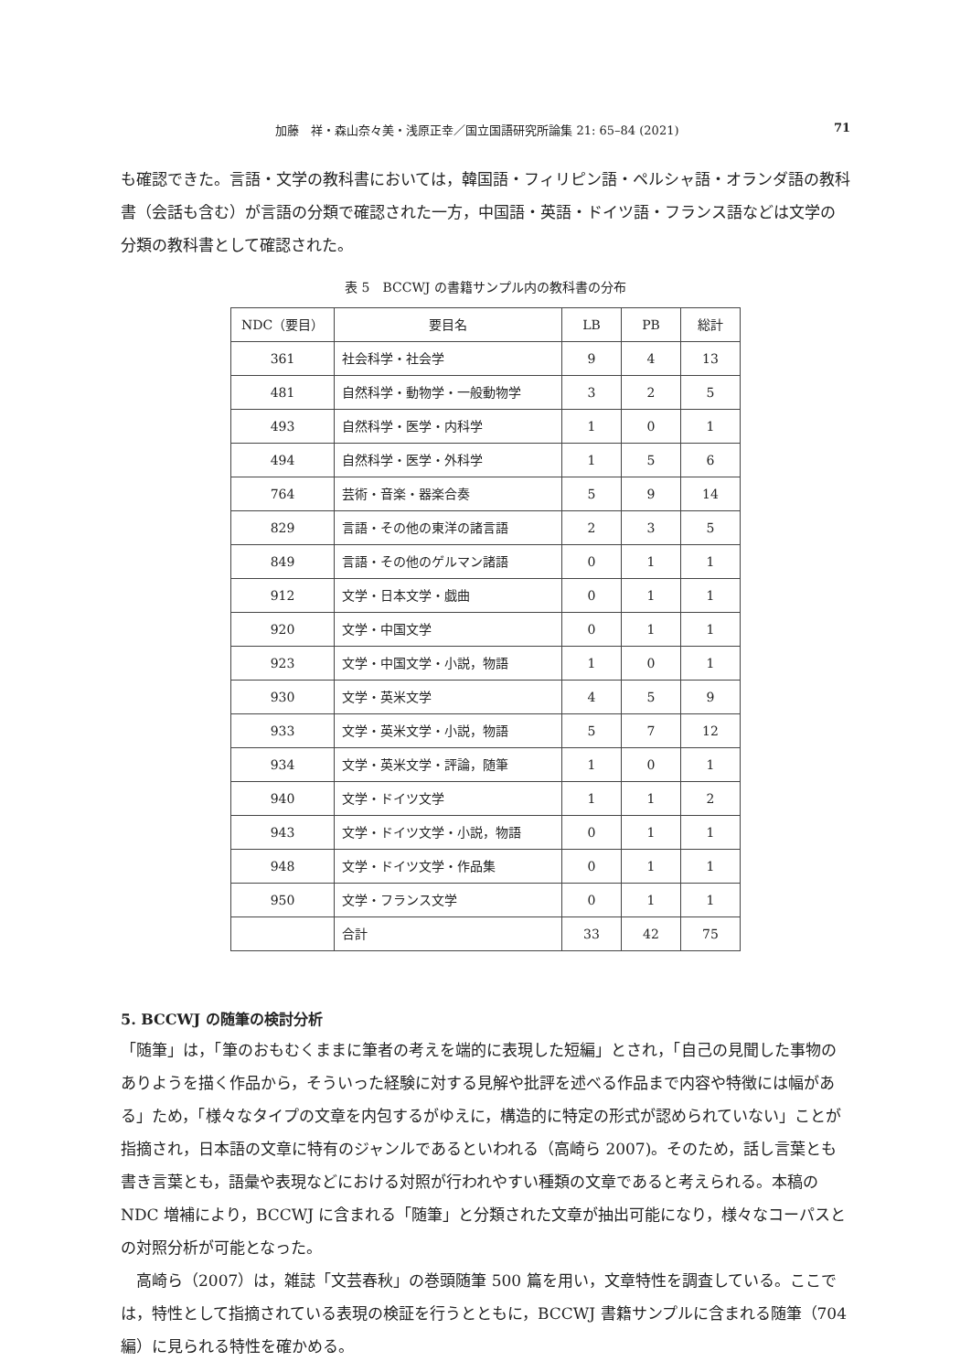加藤　祥・森山奈々美・浅原正幸／国立国語研究所論集 21: 65–84 (2021) 71
も確認できた。言語・文学の教科書においては，韓国語・フィリピン語・ペルシャ語・オランダ語の教科書（会話も含む）が言語の分類で確認された一方，中国語・英語・ドイツ語・フランス語などは文学の分類の教科書として確認された。
表 5　BCCWJ の書籍サンプル内の教科書の分布
| NDC（要目） | 要目名 | LB | PB | 総計 |
| --- | --- | --- | --- | --- |
| 361 | 社会科学・社会学 | 9 | 4 | 13 |
| 481 | 自然科学・動物学・一般動物学 | 3 | 2 | 5 |
| 493 | 自然科学・医学・内科学 | 1 | 0 | 1 |
| 494 | 自然科学・医学・外科学 | 1 | 5 | 6 |
| 764 | 芸術・音楽・器楽合奏 | 5 | 9 | 14 |
| 829 | 言語・その他の東洋の諸言語 | 2 | 3 | 5 |
| 849 | 言語・その他のゲルマン諸語 | 0 | 1 | 1 |
| 912 | 文学・日本文学・戯曲 | 0 | 1 | 1 |
| 920 | 文学・中国文学 | 0 | 1 | 1 |
| 923 | 文学・中国文学・小説，物語 | 1 | 0 | 1 |
| 930 | 文学・英米文学 | 4 | 5 | 9 |
| 933 | 文学・英米文学・小説，物語 | 5 | 7 | 12 |
| 934 | 文学・英米文学・評論，随筆 | 1 | 0 | 1 |
| 940 | 文学・ドイツ文学 | 1 | 1 | 2 |
| 943 | 文学・ドイツ文学・小説，物語 | 0 | 1 | 1 |
| 948 | 文学・ドイツ文学・作品集 | 0 | 1 | 1 |
| 950 | 文学・フランス文学 | 0 | 1 | 1 |
| | 合計 | 33 | 42 | 75 |
5. BCCWJ の随筆の検討分析
「随筆」は，「筆のおもむくままに筆者の考えを端的に表現した短編」とされ，「自己の見聞した事物のありようを描く作品から，そういった経験に対する見解や批評を述べる作品まで内容や特徴には幅がある」ため，「様々なタイプの文章を内包するがゆえに，構造的に特定の形式が認められていない」ことが指摘され，日本語の文章に特有のジャンルであるといわれる（高崎ら 2007)。そのため，話し言葉とも書き言葉とも，語彙や表現などにおける対照が行われやすい種類の文章であると考えられる。本稿の NDC 増補により，BCCWJ に含まれる「随筆」と分類された文章が抽出可能になり，様々なコーパスとの対照分析が可能となった。
高崎ら（2007）は，雑誌「文芸春秋」の巻頭随筆 500 篇を用い，文章特性を調査している。ここでは，特性として指摘されている表現の検証を行うとともに，BCCWJ 書籍サンプルに含まれる随筆（704 編）に見られる特性を確かめる。